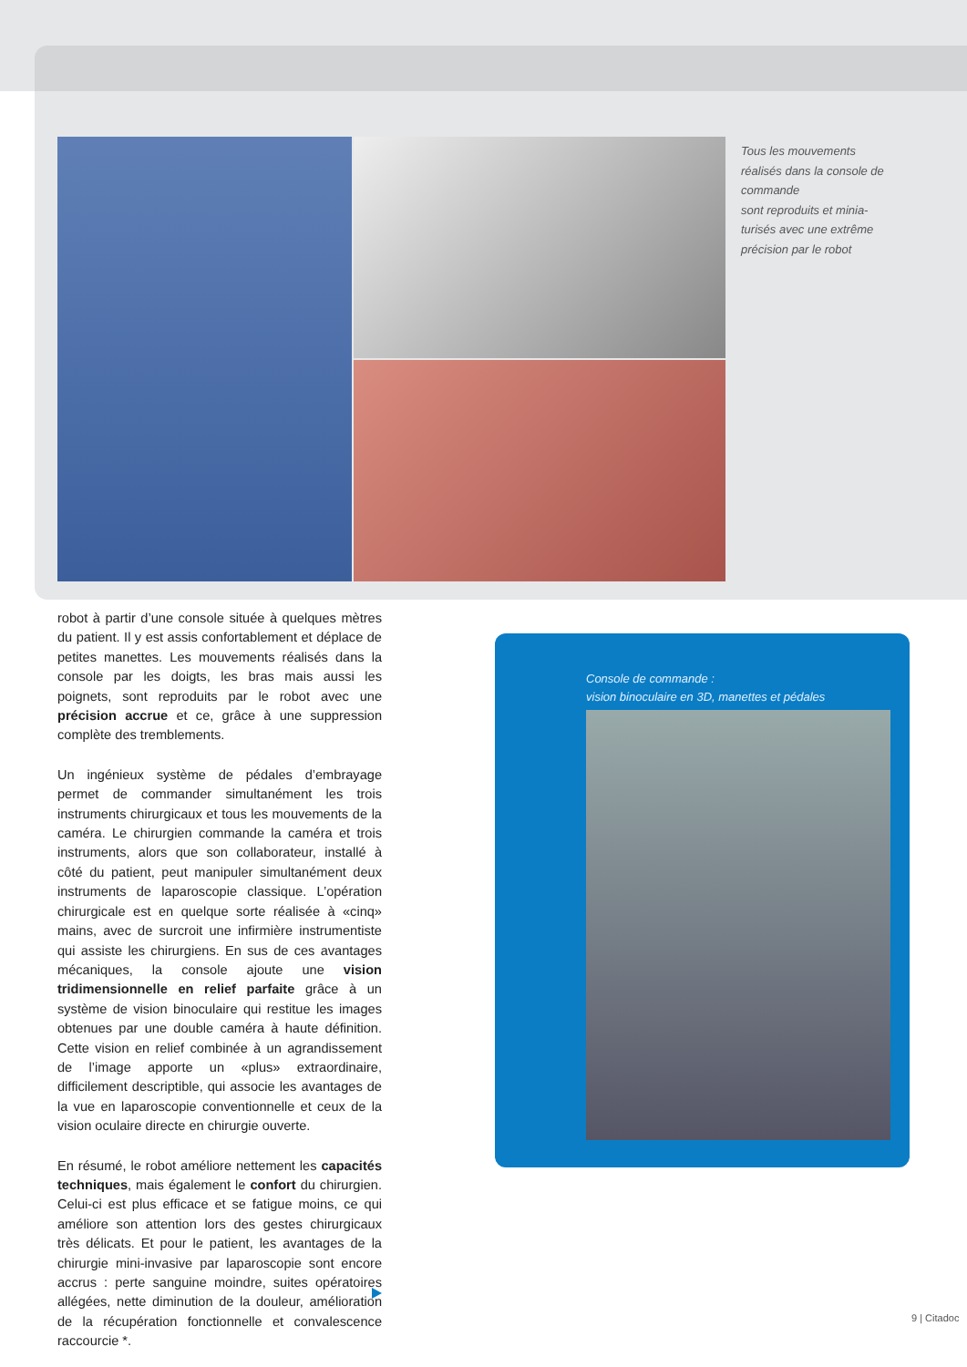Tous les mouvements réalisés dans la console de commande
sont reproduits et minia-turisés avec une extrême précision par le robot
robot à partir d’une console située à quelques mètres du patient. Il y est assis confortablement et déplace de petites manettes. Les mouvements réalisés dans la console par les doigts, les bras mais aussi les poignets, sont reproduits par le robot avec une précision accrue et ce, grâce à une suppression complète des tremblements.
Un ingénieux système de pédales d’embrayage permet de commander simultanément les trois instruments chirurgicaux et tous les mouvements de la caméra. Le chirurgien commande la caméra et trois instruments, alors que son collaborateur, installé à côté du patient, peut manipuler simultanément deux instruments de laparoscopie classique. L’opération chirurgicale est en quelque sorte réalisée à «cinq» mains, avec de surcroit une infirmière instrumentiste qui assiste les chirurgiens. En sus de ces avantages mécaniques, la console ajoute une vision tridimensionnelle en relief parfaite grâce à un système de vision binoculaire qui restitue les images obtenues par une double caméra à haute définition. Cette vision en relief combinée à un agrandissement de l’image apporte un «plus» extraordinaire, difficilement descriptible, qui associe les avantages de la vue en laparoscopie conventionnelle et ceux de la vision oculaire directe en chirurgie ouverte.
En résumé, le robot améliore nettement les capacités techniques, mais également le confort du chirurgien. Celui-ci est plus efficace et se fatigue moins, ce qui améliore son attention lors des gestes chirurgicaux très délicats. Et pour le patient, les avantages de la chirurgie mini-invasive par laparoscopie sont encore accrus : perte sanguine moindre, suites opératoires allégées, nette diminution de la douleur, amélioration de la récupération fonctionnelle et convalescence raccourcie *.
Console de commande :
vision binoculaire en 3D, manettes et pédales
9 | Citadoc